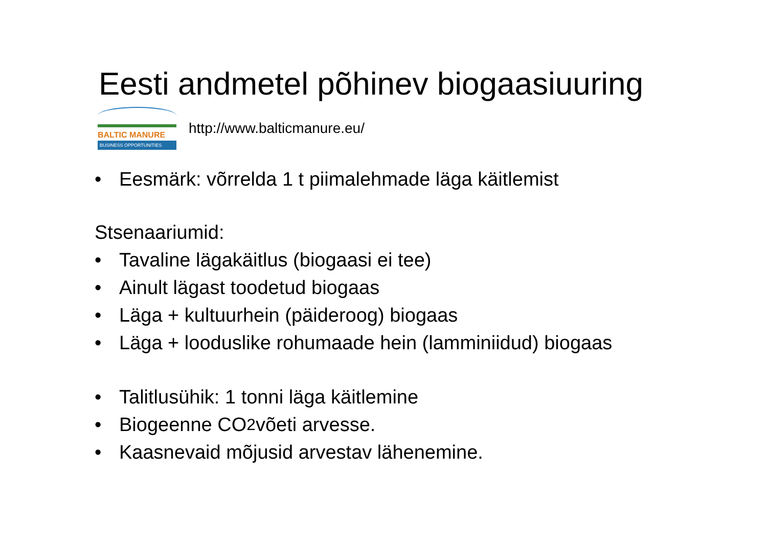Eesti andmetel põhinev biogaasiuuring
BALTIC MANURE
BUSINESS OPPORTUNITIES
http://www.balticmanure.eu/
• Eesmärk: võrrelda 1 t piimalehmade läga käitlemist
Stsenaariumid:
• Tavaline lägakäitlus (biogaasi ei tee)
• Ainult lägast toodetud biogaas
• Läga + kultuurhein (päideroog) biogaas
• Läga + looduslike rohumaade hein (lamminiidud) biogaas
• Talitlusühik: 1 tonni läga käitlemine
• Biogeenne CO<sub>2</sub> võeti arvesse.
• Kaasnevaid mõjusid arvestav lähenemine.